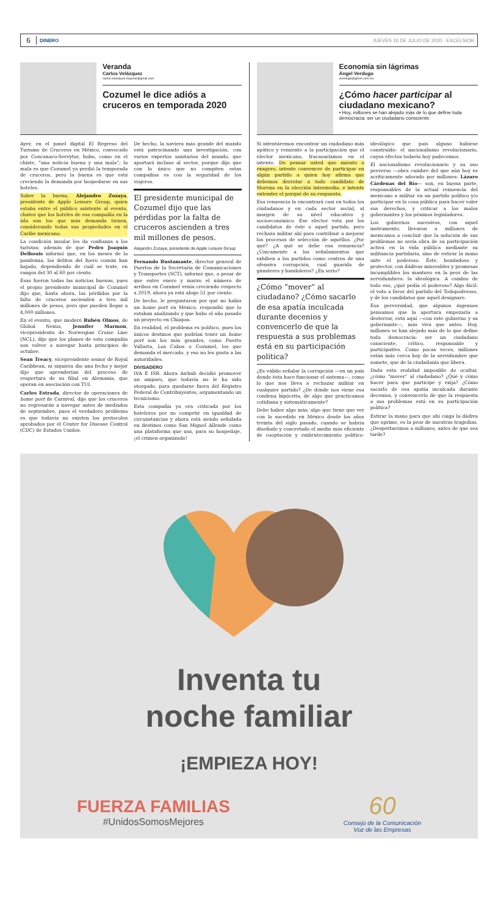6
DINERO
JUEVES 16 DE JULIO DE 2020 : EXCELSIOR
Veranda
Carlos Velázquez
carlos.velazquez.mayoral@gmail.com
Cozumel le dice adiós a cruceros en temporada 2020
Ayer, en el panel digital El Regreso del Turismo de Cruceros en México, convocado por Concanaco-Servytur, hubo, como en el chiste, “una noticia buena y una mala”; la mala es que Cozumel ya perdió la temporada de cruceros, pero la buena es que está creciendo la demanda por hospedarse en sus hoteles.
Sobre la buena, Alejandro Zozaya, presidente de Apple Leisure Group, quien estaba entre el público asistente al evento, chateó que los hoteles de esa compañía en la isla son los que más demanda tienen, considerando todas sus propiedades en el Caribe mexicano.
La condición insular les da confianza a los turistas; además de que Pedro Joaquín Delbouis informó que, en los meses de la pandemia, los delitos del fuero común han bajado, dependiendo de cuál se trate, en rangos del 30 al 60 por ciento.
Esas fueron todas las noticias buenas, pues el propio presidente municipal de Cozumel dijo que, hasta ahora, las pérdidas por la falta de cruceros ascienden a tres mil millones de pesos, pero que pueden llegar a 4,000 millones.
En el evento, que moderó Rubén Olmos, de Global Nexus, Jennifer Marmon, vicepresidenta de Norwegian Cruise Line (NCL), dijo que los planes de esta compañía son volver a navegar hasta principios de octubre.
Sean Treacy, vicepresidente senior de Royal Caribbean, ni siquiera dio una fecha y mejor dijo que aprenderían del proceso de reapertura de su filial en Alemania, que operan en asociación con TUI.
Carlos Estrada, director de operaciones de home port de Carnival, dijo que los cruceros no regresarán a navegar antes de mediados de septiembre, pues el verdadero problema es que todavía no existen los protocolos aprobados por el Center for Disease Control (CDC) de Estados Unidos.
De hecho, la naviera más grande del mundo está patrocinando una investigación, con varios expertos sanitarios del mundo, que aportará incluso al sector, porque dijo que con lo único que no compiten estas compañías es con la seguridad de los viajeros.
El presidente municipal de Cozumel dijo que las pérdidas por la falta de cruceros ascienden a tres mil millones de pesos.
Alejandro Zozaya, presidente de Apple Leisure Group
Fernando Bustamante, director general de Puertos de la Secretaría de Comunicaciones y Transportes (SCT), informó que, a pesar de que entre enero y marzo el número de arribos en Cozumel venía creciendo respecto a 2019, ahora ya está abajo 51 por ciento.
De hecho, le preguntaron por qué no había un home port en México, respondió que lo estaban analizando y que hubo el año pasado un proyecto en Chiapas.
En realidad, el problema es político, pues los únicos destinos que podrían tener un home port son los más grandes, como Puerto Vallarta, Los Cabos o Cozumel, los que demanda el mercado, y eso no les gusta a las autoridades.
DIVISADERO
IVA E ISR. Ahora Airbnb decidió promover un amparo, que todavía no le ha sido otorgado, para quedarse fuera del Registro Federal de Contribuyentes, argumentando un tecnicismo.
Esta compañía ya era criticada por los hoteleros por no competir en igualdad de circunstancias y ahora está siendo señalada en destinos como San Miguel Allende como una plataforma que usa, para su hospedaje, ¡el crimen organizado!
Economía sin lágrimas
Ángel Verdugo
averdugo@gimm.com.mx
¿Cómo hacer participar al ciudadano mexicano?
• Hoy, millones se han alejado más de lo que define toda democracia: ser un ciudadano consciente.
Si intentáremos encontrar un ciudadano más apático y renuente a la participación que el elector mexicano, fracasaríamos en el intento. De pensar usted que miento o exagero, intente convencer de participar en algún partido a quien hoy afirma que debemos derrotar a todo candidato de Morena en la elección intermedia, e intente entender el porqué de su respuesta.
Esa renuencia la encontrará casi en todos los ciudadanos y en cada sector social, al margen de su nivel educativo y socioeconómico. Ese elector vota por los candidatos de éste o aquel partido, pero rechaza militar ahí para contribuir a mejorar los procesos de selección de aquéllos. ¿Por qué? ¿A qué se debe esa renuencia? ¿Únicamente a los señalamientos que exhiben a los partidos como centros de una ofensiva corrupción, cual guarida de gánsteres y bandoleros? ¿En serio?
¿Cómo “mover” al ciudadano? ¿Cómo sacarlo de esa apatía inculcada durante decenios y convencerlo de que la respuesta a sus problemas está en su participación política?
¿Es válido señalar la corrupción —en un país donde ésta hace funcionar el sistema—, como lo que nos lleva a rechazar militar en cualquier partido? ¿De dónde nos viene esa condena hipócrita, de algo que practicamos cotidiana y sistemáticamente?
Debe haber algo más; algo que tiene que ver con lo sucedido en México desde los años treinta del siglo pasado, cuando se habría diseñado y concretado el medio más eficiente de cooptación y embrutecimiento político-ideológico que país alguno hubiese construido: el nacionalismo revolucionario, cuyos efectos todavía hoy padecemos.
El nacionalismo revolucionario y su uso perverso —obra cumbre del que aún hoy es acríticamente adorado por millones: Lázaro Cárdenas del Río— son, en buena parte, responsables de la actual renuencia del mexicano a militar en un partido político y/o participar en la cosa pública para hacer valer sus derechos, y criticar a los malos gobernantes y los pésimos legisladores.
Los gobiernos sucesivos, con aquel instrumento, llevaron a millones de mexicanos a concluir que la solución de sus problemas no sería obra de su participación activa en la vida pública mediante su militancia partidaria, sino de estirar la mano ante el poderoso. Éste, bondadoso y protector, con dádivas miserables y promesas incumplibles los mantuvo en la peor de las servidumbres: la ideológica. A cambio de todo eso, ¿qué pedía el poderoso? Algo fácil: el voto a favor del partido del Todopoderoso, y de los candidatos que aquél designare.
Esa perversidad, que algunos ingenuos pensamos que la apertura empezaría a desterrar, está aquí —con este gobierno y su gobernante—, más viva que antes. Hoy, millones se han alejado más de lo que define toda democracia: ser un ciudadano consciente, crítico, responsable y participativo. Como pocas veces, millones están más cerca hoy de la servidumbre que somete, que de la ciudadanía que libera.
Dada esta realidad imposible de ocultar, ¿cómo “mover” al ciudadano? ¿Qué y cómo hacer para que participe y exija? ¿Cómo sacarlo de esa apatía inculcada durante decenios, y convencerlo de que la respuesta a sus problemas está en su participación política?
Estirar la mano para que ahí caiga la dádiva que oprime, es la peor de nuestras tragedias. ¿Despertaremos a millones, antes de que sea tarde?
Inventa tu
noche familiar
¡EMPIEZA HOY!
FUERZA FAMILIAS
#UnidosSomosMejores
60
Consejo de la Comunicación
Voz de las Empresas